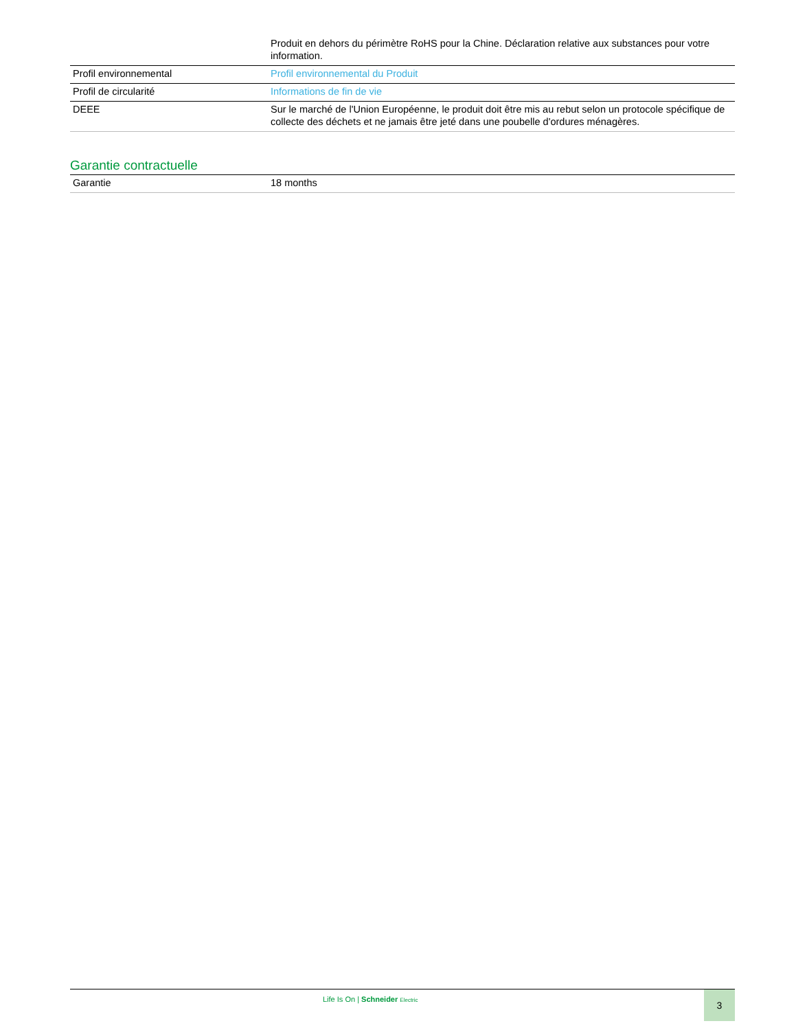| | Produit en dehors du périmètre RoHS pour la Chine. Déclaration relative aux substances pour votre information. |
| Profil environnemental | Profil environnemental du Produit |
| Profil de circularité | Informations de fin de vie |
| DEEE | Sur le marché de l'Union Européenne, le produit doit être mis au rebut selon un protocole spécifique de collecte des déchets et ne jamais être jeté dans une poubelle d'ordures ménagères. |
Garantie contractuelle
| Garantie | 18 months |
Life Is On | Schneider Electric
3